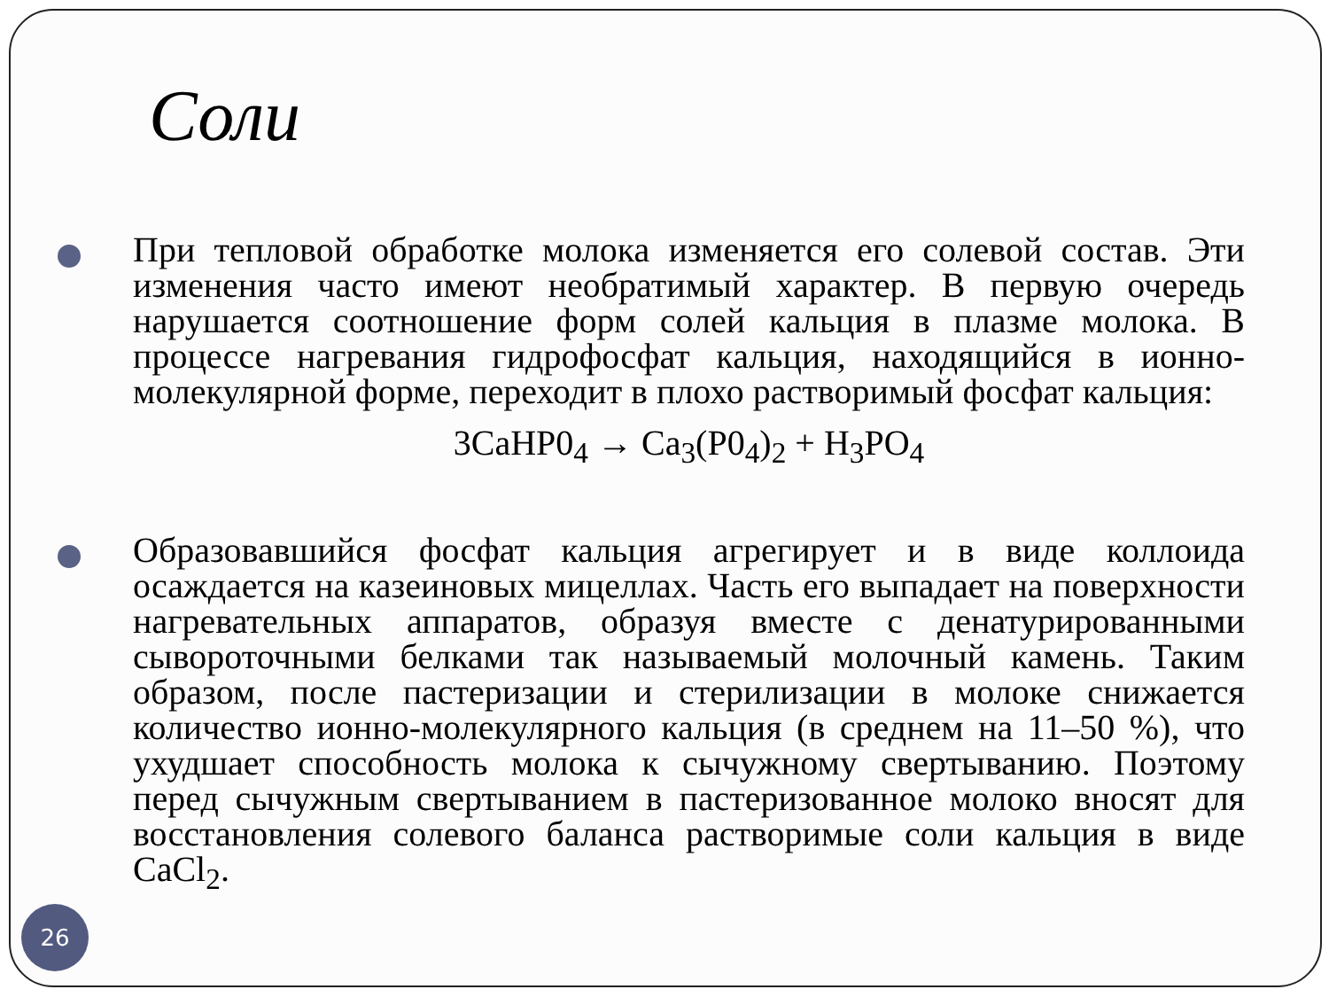Соли
При тепловой обработке молока изменяется его солевой состав. Эти изменения часто имеют необратимый характер. В первую очередь нарушается соотношение форм солей кальция в плазме молока. В процессе нагревания гидрофосфат кальция, находящийся в ионно-молекулярной форме, переходит в плохо растворимый фосфат кальция:
3CaHP0<sub>4</sub> → Ca<sub>3</sub>(P0<sub>4</sub>)<sub>2</sub> + H<sub>3</sub>PO<sub>4</sub>
Образовавшийся фосфат кальция агрегирует и в виде коллоида осаждается на казеиновых мицеллах. Часть его выпадает на поверхности нагревательных аппаратов, образуя вместе с денатурированными сывороточными белками так называемый молочный камень. Таким образом, после пастеризации и стерилизации в молоке снижается количество ионно-молекулярного кальция (в среднем на 11–50 %), что ухудшает способность молока к сычужному свертыванию. Поэтому перед сычужным свертыванием в пастеризованное молоко вносят для восстановления солевого баланса растворимые соли кальция в виде CaCl<sub>2</sub>.
26